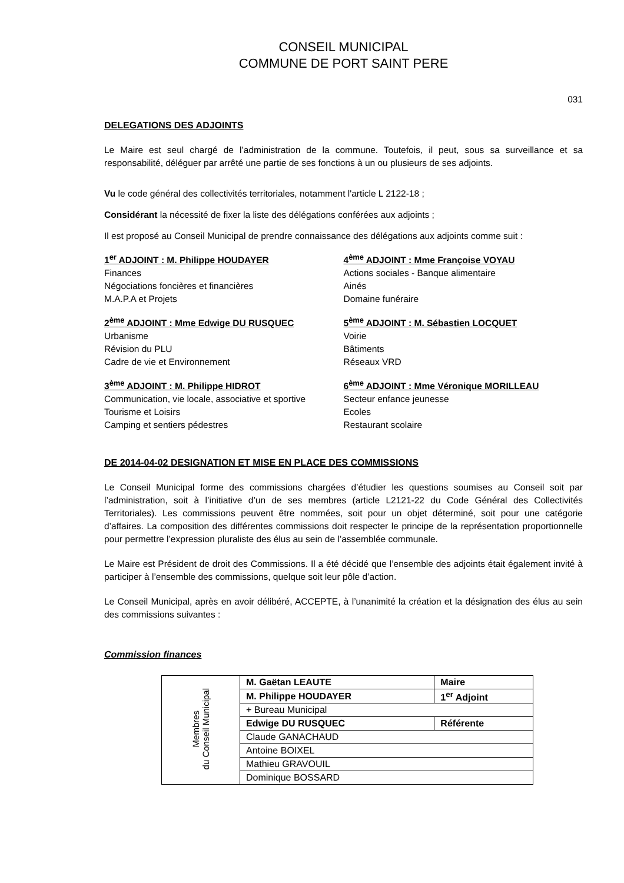CONSEIL MUNICIPAL
COMMUNE DE PORT SAINT PERE
031
DELEGATIONS DES ADJOINTS
Le Maire est seul chargé de l’administration de la commune. Toutefois, il peut, sous sa surveillance et sa responsabilité, déléguer par arrêté une partie de ses fonctions à un ou plusieurs de ses adjoints.
Vu le code général des collectivités territoriales, notamment l'article L 2122-18 ;
Considérant la nécessité de fixer la liste des délégations conférées aux adjoints ;
Il est proposé au Conseil Municipal de prendre connaissance des délégations aux adjoints comme suit :
1<sup>er</sup> ADJOINT : M. Philippe HOUDAYER
Finances
Négociations foncières et financières
M.A.P.A et Projets
2<sup>ème</sup> ADJOINT : Mme Edwige DU RUSQUEC
Urbanisme
Révision du PLU
Cadre de vie et Environnement
3<sup>ème</sup> ADJOINT : M. Philippe HIDROT
Communication, vie locale, associative et sportive
Tourisme et Loisirs
Camping et sentiers pédestres
4<sup>ème</sup> ADJOINT : Mme Françoise VOYAU
Actions sociales - Banque alimentaire
Ainés
Domaine funéraire
5<sup>ème</sup> ADJOINT : M. Sébastien LOCQUET
Voirie
Bâtiments
Réseaux VRD
6<sup>ème</sup> ADJOINT : Mme Véronique MORILLEAU
Secteur enfance jeunesse
Ecoles
Restaurant scolaire
DE 2014-04-02 DESIGNATION ET MISE EN PLACE DES COMMISSIONS
Le Conseil Municipal forme des commissions chargées d’étudier les questions soumises au Conseil soit par l’administration, soit à l’initiative d’un de ses membres (article L2121-22 du Code Général des Collectivités Territoriales). Les commissions peuvent être nommées, soit pour un objet déterminé, soit pour une catégorie d’affaires. La composition des différentes commissions doit respecter le principe de la représentation proportionnelle pour permettre l’expression pluraliste des élus au sein de l’assemblée communale.
Le Maire est Président de droit des Commissions. Il a été décidé que l’ensemble des adjoints était également invité à participer à l’ensemble des commissions, quelque soit leur pôle d’action.
Le Conseil Municipal, après en avoir délibéré, ACCEPTE, à l’unanimité la création et la désignation des élus au sein des commissions suivantes :
Commission finances
| Membres du Conseil Municipal | M. Gaëtan LEAUTE | Maire |
| | M. Philippe HOUDAYER | 1<sup>er</sup> Adjoint |
| | + Bureau Municipal | |
| | Edwige DU RUSQUEC | Référente |
| | Claude GANACHAUD | |
| | Antoine BOIXEL | |
| | Mathieu GRAVOUIL | |
| | Dominique BOSSARD | |